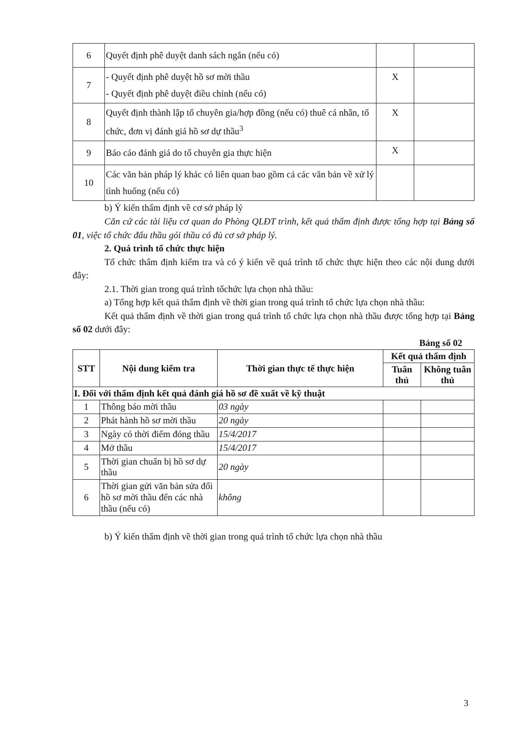| 6 | Quyết định phê duyệt danh sách ngắn (nếu có) | | |
| 7 | - Quyết định phê duyệt hồ sơ mời thầu - Quyết định phê duyệt điều chỉnh (nếu có) | X | |
| 8 | Quyết định thành lập tổ chuyên gia/hợp đồng (nếu có) thuê cá nhân, tổ chức, đơn vị đánh giá hồ sơ dự thầu<sup>3</sup> | X | |
| 9 | Báo cáo đánh giá do tổ chuyên gia thực hiện | X | |
| 10 | Các văn bản pháp lý khác có liên quan bao gồm cả các văn bản về xử lý tình huống (nếu có) | | |
b) Ý kiến thẩm định về cơ sở pháp lý
Căn cứ các tài liệu cơ quan do Phòng QLĐT trình, kết quả thẩm định được tổng hợp tại Bảng số 01, việc tổ chức đấu thầu gói thầu có đủ cơ sở pháp lý.
2. Quá trình tổ chức thực hiện
Tổ chức thẩm định kiểm tra và có ý kiến về quá trình tổ chức thực hiện theo các nội dung dưới đây:
2.1. Thời gian trong quá trình tổchức lựa chọn nhà thầu:
a) Tổng hợp kết quả thẩm định về thời gian trong quá trình tổ chức lựa chọn nhà thầu:
Kết quả thẩm định về thời gian trong quá trình tổ chức lựa chọn nhà thầu được tổng hợp tại Bảng số 02 dưới đây:
Bảng số 02
| STT | Nội dung kiểm tra | Thời gian thực tế thực hiện | Kết quả thẩm định | |
| --- | --- | --- | --- | --- |
| | | | Tuân thủ | Không tuân thủ |
| I. Đối với thẩm định kết quả đánh giá hồ sơ đề xuất về kỹ thuật | | | | |
| 1 | Thông báo mời thầu | 03 ngày | | |
| 2 | Phát hành hồ sơ mời thầu | 20 ngày | | |
| 3 | Ngày có thời điểm đóng thầu | 15/4/2017 | | |
| 4 | Mở thầu | 15/4/2017 | | |
| 5 | Thời gian chuẩn bị hồ sơ dự thầu | 20 ngày | | |
| 6 | Thời gian gửi văn bản sửa đổi hồ sơ mời thầu đến các nhà thầu (nếu có) | không | | |
b) Ý kiến thẩm định về thời gian trong quá trình tổ chức lựa chọn nhà thầu
3